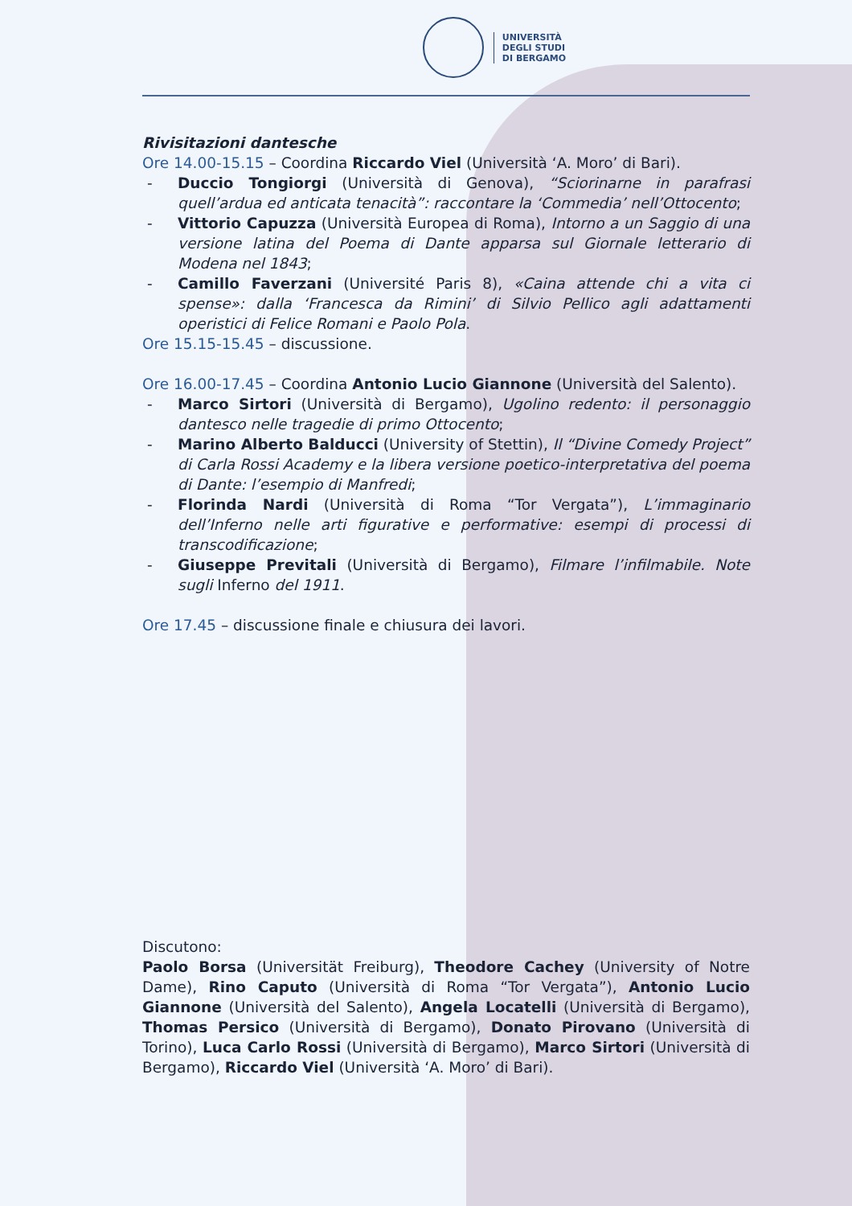UNIVERSITÀ
DEGLI STUDI
DI BERGAMO
Rivisitazioni dantesche
Ore 14.00-15.15 – Coordina Riccardo Viel (Università ‘A. Moro’ di Bari).
- Duccio Tongiorgi (Università di Genova), “Sciorinarne in parafrasi quell’ardua ed anticata tenacità”: raccontare la ‘Commedia’ nell’Ottocento;
- Vittorio Capuzza (Università Europea di Roma), Intorno a un Saggio di una versione latina del Poema di Dante apparsa sul Giornale letterario di Modena nel 1843;
- Camillo Faverzani (Université Paris 8), «Caina attende chi a vita ci spense»: dalla ‘Francesca da Rimini’ di Silvio Pellico agli adattamenti operistici di Felice Romani e Paolo Pola.
Ore 15.15-15.45 – discussione.
Ore 16.00-17.45 – Coordina Antonio Lucio Giannone (Università del Salento).
- Marco Sirtori (Università di Bergamo), Ugolino redento: il personaggio dantesco nelle tragedie di primo Ottocento;
- Marino Alberto Balducci (University of Stettin), Il “Divine Comedy Project” di Carla Rossi Academy e la libera versione poetico-interpretativa del poema di Dante: l’esempio di Manfredi;
- Florinda Nardi (Università di Roma “Tor Vergata”), L’immaginario dell’Inferno nelle arti figurative e performative: esempi di processi di transcodificazione;
- Giuseppe Previtali (Università di Bergamo), Filmare l’infilmabile. Note sugli Inferno del 1911.
Ore 17.45 – discussione finale e chiusura dei lavori.
Discutono:
Paolo Borsa (Universität Freiburg), Theodore Cachey (University of Notre Dame), Rino Caputo (Università di Roma “Tor Vergata”), Antonio Lucio Giannone (Università del Salento), Angela Locatelli (Università di Bergamo), Thomas Persico (Università di Bergamo), Donato Pirovano (Università di Torino), Luca Carlo Rossi (Università di Bergamo), Marco Sirtori (Università di Bergamo), Riccardo Viel (Università ‘A. Moro’ di Bari).